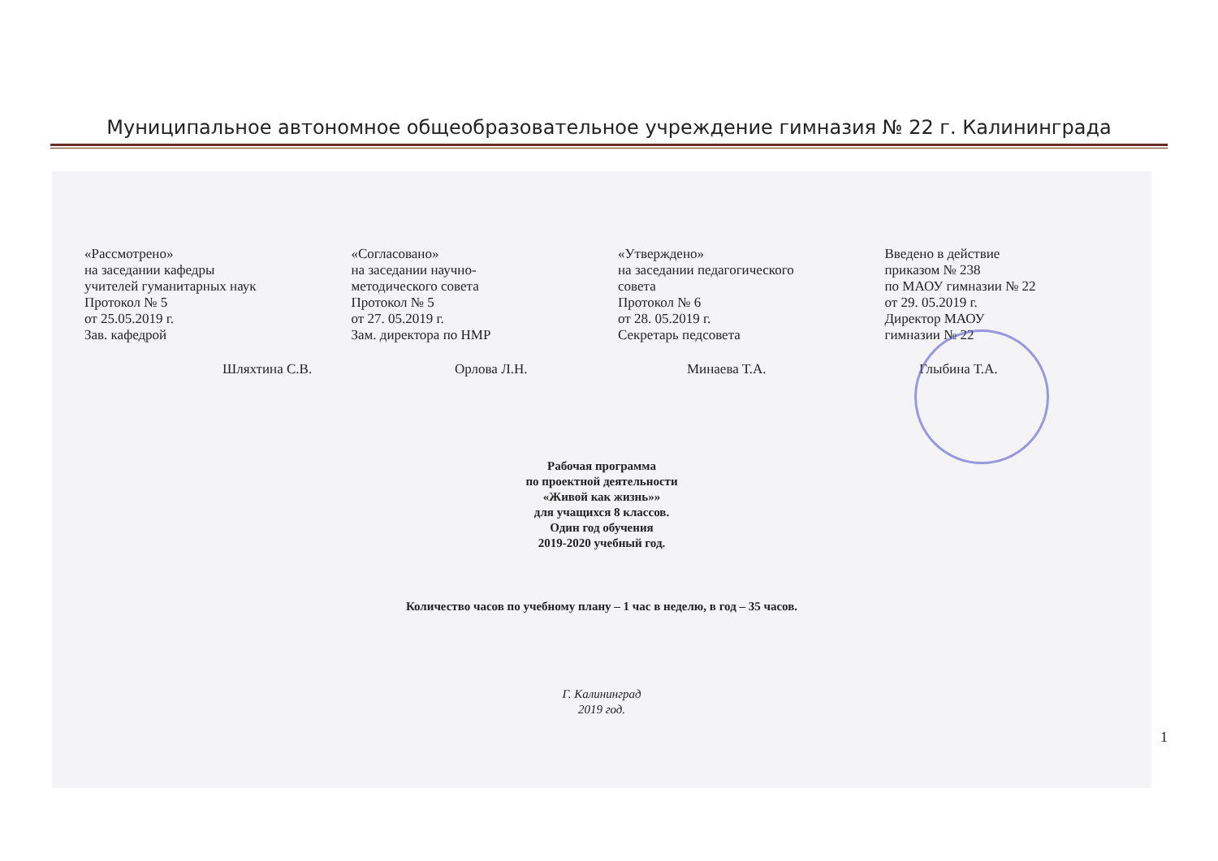Муниципальное автономное общеобразовательное учреждение гимназия № 22 г. Калининграда
«Рассмотрено»
на заседании кафедры
учителей гуманитарных наук
Протокол № 5
от 25.05.2019 г.
Зав. кафедрой
«Согласовано»
на заседании научно-
методического совета
Протокол № 5
от 27. 05.2019 г.
Зам. директора по НМР
«Утверждено»
на заседании педагогического
совета
Протокол № 6
от 28. 05.2019 г.
Секретарь педсовета
Введено в действие
приказом № 238
по МАОУ гимназии № 22
от 29. 05.2019 г.
Директор МАОУ
гимназии № 22
Шляхтина С.В. Орлова Л.Н. Минаева Т.А. Глыбина Т.А.
Рабочая программа
по проектной деятельности
«Живой как жизнь»»
для учащихся 8 классов.
Один год обучения
2019-2020 учебный год.
Количество часов по учебному плану – 1 час в неделю, в год – 35 часов.
Г. Калининград
2019 год.
1